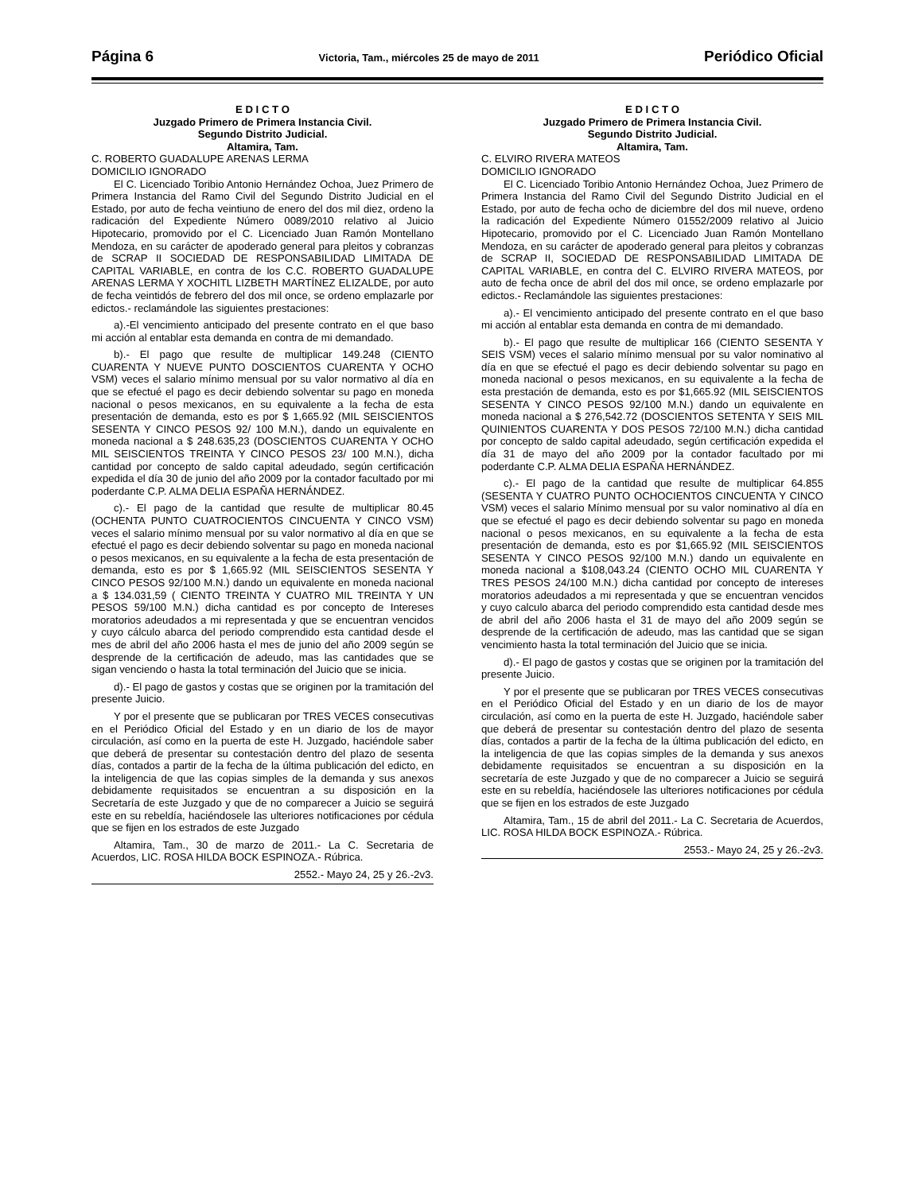Página 6 Victoria, Tam., miércoles 25 de mayo de 2011 Periódico Oficial
E D I C T O
Juzgado Primero de Primera Instancia Civil.
Segundo Distrito Judicial.
Altamira, Tam.
C. ROBERTO GUADALUPE ARENAS LERMA
DOMICILIO IGNORADO
El C. Licenciado Toribio Antonio Hernández Ochoa, Juez Primero de Primera Instancia del Ramo Civil del Segundo Distrito Judicial en el Estado, por auto de fecha veintiuno de enero del dos mil diez, ordeno la radicación del Expediente Número 0089/2010 relativo al Juicio Hipotecario, promovido por el C. Licenciado Juan Ramón Montellano Mendoza, en su carácter de apoderado general para pleitos y cobranzas de SCRAP II SOCIEDAD DE RESPONSABILIDAD LIMITADA DE CAPITAL VARIABLE, en contra de los C.C. ROBERTO GUADALUPE ARENAS LERMA Y XOCHITL LIZBETH MARTÍNEZ ELIZALDE, por auto de fecha veintidós de febrero del dos mil once, se ordeno emplazarle por edictos.- reclamándole las siguientes prestaciones:
a).-El vencimiento anticipado del presente contrato en el que baso mi acción al entablar esta demanda en contra de mi demandado.
b).- El pago que resulte de multiplicar 149.248 (CIENTO CUARENTA Y NUEVE PUNTO DOSCIENTOS CUARENTA Y OCHO VSM) veces el salario mínimo mensual por su valor normativo al día en que se efectué el pago es decir debiendo solventar su pago en moneda nacional o pesos mexicanos, en su equivalente a la fecha de esta presentación de demanda, esto es por $ 1,665.92 (MIL SEISCIENTOS SESENTA Y CINCO PESOS 92/ 100 M.N.), dando un equivalente en moneda nacional a $ 248.635,23 (DOSCIENTOS CUARENTA Y OCHO MIL SEISCIENTOS TREINTA Y CINCO PESOS 23/ 100 M.N.), dicha cantidad por concepto de saldo capital adeudado, según certificación expedida el día 30 de junio del año 2009 por la contador facultado por mi poderdante C.P. ALMA DELIA ESPAÑA HERNÁNDEZ.
c).- El pago de la cantidad que resulte de multiplicar 80.45 (OCHENTA PUNTO CUATROCIENTOS CINCUENTA Y CINCO VSM) veces el salario mínimo mensual por su valor normativo al día en que se efectué el pago es decir debiendo solventar su pago en moneda nacional o pesos mexicanos, en su equivalente a la fecha de esta presentación de demanda, esto es por $ 1,665.92 (MIL SEISCIENTOS SESENTA Y CINCO PESOS 92/100 M.N.) dando un equivalente en moneda nacional a $ 134.031,59 ( CIENTO TREINTA Y CUATRO MIL TREINTA Y UN PESOS 59/100 M.N.) dicha cantidad es por concepto de Intereses moratorios adeudados a mi representada y que se encuentran vencidos y cuyo cálculo abarca del periodo comprendido esta cantidad desde el mes de abril del año 2006 hasta el mes de junio del año 2009 según se desprende de la certificación de adeudo, mas las cantidades que se sigan venciendo o hasta la total terminación del Juicio que se inicia.
d).- El pago de gastos y costas que se originen por la tramitación del presente Juicio.
Y por el presente que se publicaran por TRES VECES consecutivas en el Periódico Oficial del Estado y en un diario de los de mayor circulación, así como en la puerta de este H. Juzgado, haciéndole saber que deberá de presentar su contestación dentro del plazo de sesenta días, contados a partir de la fecha de la última publicación del edicto, en la inteligencia de que las copias simples de la demanda y sus anexos debidamente requisitados se encuentran a su disposición en la Secretaría de este Juzgado y que de no comparecer a Juicio se seguirá este en su rebeldía, haciéndosele las ulteriores notificaciones por cédula que se fijen en los estrados de este Juzgado
Altamira, Tam., 30 de marzo de 2011.- La C. Secretaria de Acuerdos, LIC. ROSA HILDA BOCK ESPINOZA.- Rúbrica.
2552.- Mayo 24, 25 y 26.-2v3.
E D I C T O
Juzgado Primero de Primera Instancia Civil.
Segundo Distrito Judicial.
Altamira, Tam.
C. ELVIRO RIVERA MATEOS
DOMICILIO IGNORADO
El C. Licenciado Toribio Antonio Hernández Ochoa, Juez Primero de Primera Instancia del Ramo Civil del Segundo Distrito Judicial en el Estado, por auto de fecha ocho de diciembre del dos mil nueve, ordeno la radicación del Expediente Número 01552/2009 relativo al Juicio Hipotecario, promovido por el C. Licenciado Juan Ramón Montellano Mendoza, en su carácter de apoderado general para pleitos y cobranzas de SCRAP II, SOCIEDAD DE RESPONSABILIDAD LIMITADA DE CAPITAL VARIABLE, en contra del C. ELVIRO RIVERA MATEOS, por auto de fecha once de abril del dos mil once, se ordeno emplazarle por edictos.- Reclamándole las siguientes prestaciones:
a).- El vencimiento anticipado del presente contrato en el que baso mi acción al entablar esta demanda en contra de mi demandado.
b).- El pago que resulte de multiplicar 166 (CIENTO SESENTA Y SEIS VSM) veces el salario mínimo mensual por su valor nominativo al día en que se efectué el pago es decir debiendo solventar su pago en moneda nacional o pesos mexicanos, en su equivalente a la fecha de esta prestación de demanda, esto es por $1,665.92 (MIL SEISCIENTOS SESENTA Y CINCO PESOS 92/100 M.N.) dando un equivalente en moneda nacional a $ 276,542.72 (DOSCIENTOS SETENTA Y SEIS MIL QUINIENTOS CUARENTA Y DOS PESOS 72/100 M.N.) dicha cantidad por concepto de saldo capital adeudado, según certificación expedida el día 31 de mayo del año 2009 por la contador facultado por mi poderdante C.P. ALMA DELIA ESPAÑA HERNÁNDEZ.
c).- El pago de la cantidad que resulte de multiplicar 64.855 (SESENTA Y CUATRO PUNTO OCHOCIENTOS CINCUENTA Y CINCO VSM) veces el salario Mínimo mensual por su valor nominativo al día en que se efectué el pago es decir debiendo solventar su pago en moneda nacional o pesos mexicanos, en su equivalente a la fecha de esta presentación de demanda, esto es por $1,665.92 (MIL SEISCIENTOS SESENTA Y CINCO PESOS 92/100 M.N.) dando un equivalente en moneda nacional a $108,043.24 (CIENTO OCHO MIL CUARENTA Y TRES PESOS 24/100 M.N.) dicha cantidad por concepto de intereses moratorios adeudados a mi representada y que se encuentran vencidos y cuyo calculo abarca del periodo comprendido esta cantidad desde mes de abril del año 2006 hasta el 31 de mayo del año 2009 según se desprende de la certificación de adeudo, mas las cantidad que se sigan vencimiento hasta la total terminación del Juicio que se inicia.
d).- El pago de gastos y costas que se originen por la tramitación del presente Juicio.
Y por el presente que se publicaran por TRES VECES consecutivas en el Periódico Oficial del Estado y en un diario de los de mayor circulación, así como en la puerta de este H. Juzgado, haciéndole saber que deberá de presentar su contestación dentro del plazo de sesenta días, contados a partir de la fecha de la última publicación del edicto, en la inteligencia de que las copias simples de la demanda y sus anexos debidamente requisitados se encuentran a su disposición en la secretaría de este Juzgado y que de no comparecer a Juicio se seguirá este en su rebeldía, haciéndosele las ulteriores notificaciones por cédula que se fijen en los estrados de este Juzgado
Altamira, Tam., 15 de abril del 2011.- La C. Secretaria de Acuerdos, LIC. ROSA HILDA BOCK ESPINOZA.- Rúbrica.
2553.- Mayo 24, 25 y 26.-2v3.